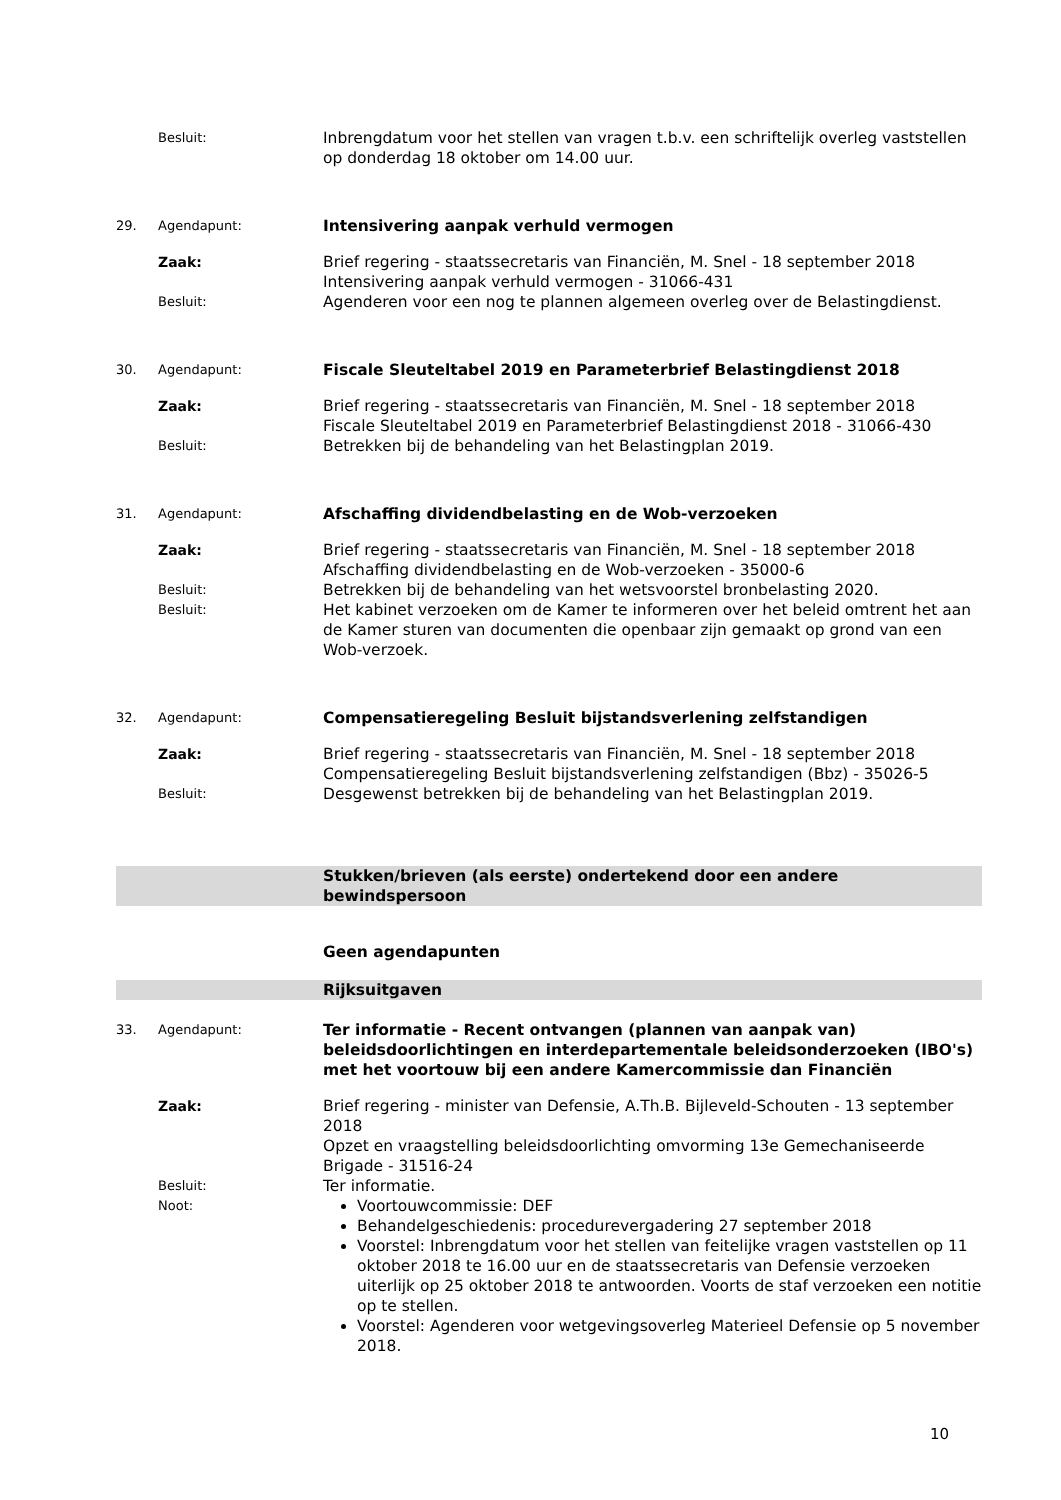Besluit:
Inbrengdatum voor het stellen van vragen t.b.v. een schriftelijk overleg vaststellen op donderdag 18 oktober om 14.00 uur.
29. Agendapunt:
Intensivering aanpak verhuld vermogen
Zaak: Brief regering - staatssecretaris van Financiën, M. Snel - 18 september 2018
Intensivering aanpak verhuld vermogen - 31066-431
Besluit:
Agenderen voor een nog te plannen algemeen overleg over de Belastingdienst.
30. Agendapunt:
Fiscale Sleuteltabel 2019 en Parameterbrief Belastingdienst 2018
Zaak: Brief regering - staatssecretaris van Financiën, M. Snel - 18 september 2018
Fiscale Sleuteltabel 2019 en Parameterbrief Belastingdienst 2018 - 31066-430
Besluit:
Betrekken bij de behandeling van het Belastingplan 2019.
31. Agendapunt:
Afschaffing dividendbelasting en de Wob-verzoeken
Zaak: Brief regering - staatssecretaris van Financiën, M. Snel - 18 september 2018
Afschaffing dividendbelasting en de Wob-verzoeken - 35000-6
Besluit:
Betrekken bij de behandeling van het wetsvoorstel bronbelasting 2020.
Besluit:
Het kabinet verzoeken om de Kamer te informeren over het beleid omtrent het aan de Kamer sturen van documenten die openbaar zijn gemaakt op grond van een Wob-verzoek.
32. Agendapunt:
Compensatieregeling Besluit bijstandsverlening zelfstandigen
Zaak: Brief regering - staatssecretaris van Financiën, M. Snel - 18 september 2018
Compensatieregeling Besluit bijstandsverlening zelfstandigen (Bbz) - 35026-5
Besluit:
Desgewenst betrekken bij de behandeling van het Belastingplan 2019.
Stukken/brieven (als eerste) ondertekend door een andere bewindspersoon
Geen agendapunten
Rijksuitgaven
33. Agendapunt:
Ter informatie - Recent ontvangen (plannen van aanpak van) beleidsdoorlichtingen en interdepartementale beleidsonderzoeken (IBO's) met het voortouw bij een andere Kamercommissie dan Financiën
Zaak: Brief regering - minister van Defensie, A.Th.B. Bijleveld-Schouten - 13 september 2018
Opzet en vraagstelling beleidsdoorlichting omvorming 13e Gemechaniseerde Brigade - 31516-24
Besluit:
Ter informatie.
Noot:
Voortouwcommissie: DEF
Behandelgeschiedenis: procedurevergadering 27 september 2018
Voorstel: Inbrengdatum voor het stellen van feitelijke vragen vaststellen op 11 oktober 2018 te 16.00 uur en de staatssecretaris van Defensie verzoeken uiterlijk op 25 oktober 2018 te antwoorden. Voorts de staf verzoeken een notitie op te stellen.
Voorstel: Agenderen voor wetgevingsoverleg Materieel Defensie op 5 november 2018.
10